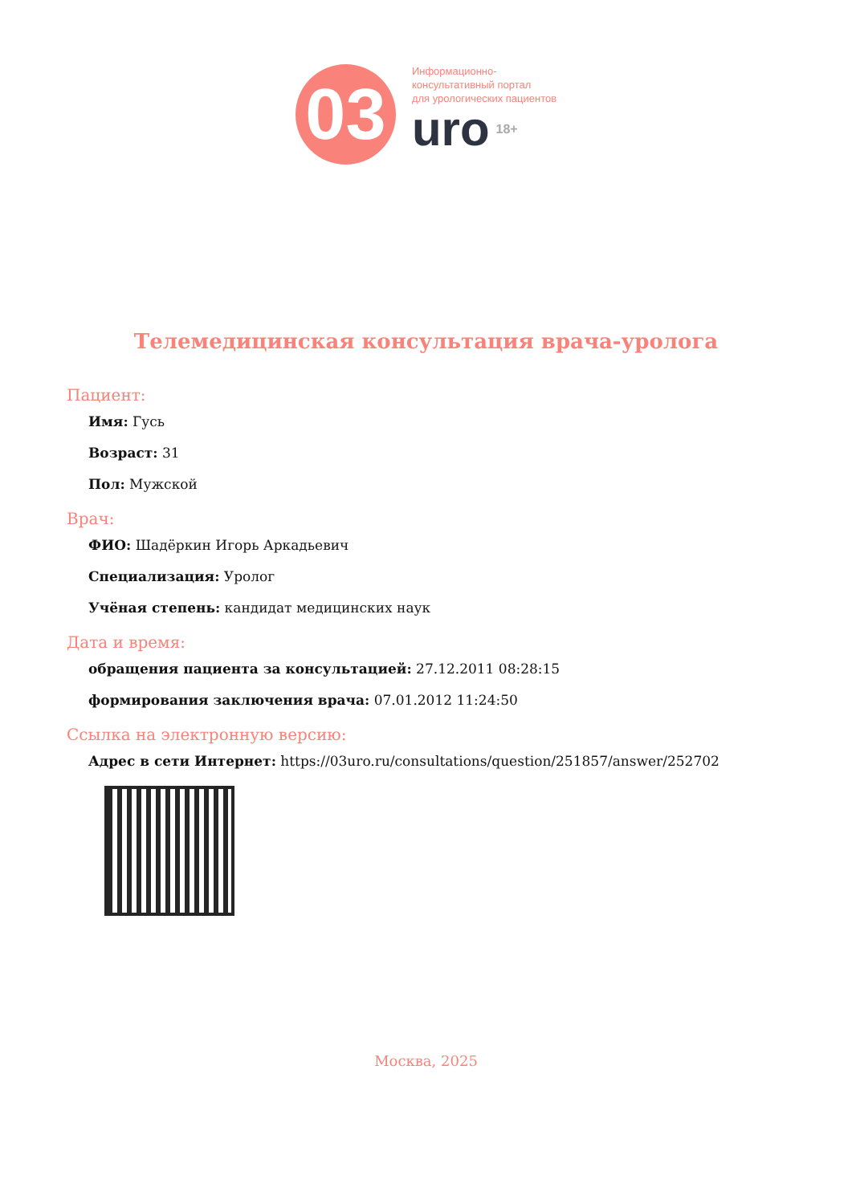03
Информационно-
консультативный портал
для урологических пациентов
uro 18+
Телемедицинская консультация врача-уролога
Пациент:
Имя: Гусь
Возраст: 31
Пол: Мужской
Врач:
ФИО: Шадёркин Игорь Аркадьевич
Специализация: Уролог
Учёная степень: кандидат медицинских наук
Дата и время:
обращения пациента за консультацией: 27.12.2011 08:28:15
формирования заключения врача: 07.01.2012 11:24:50
Ссылка на электронную версию:
Адрес в сети Интернет: https://03uro.ru/consultations/question/251857/answer/252702
Москва, 2025